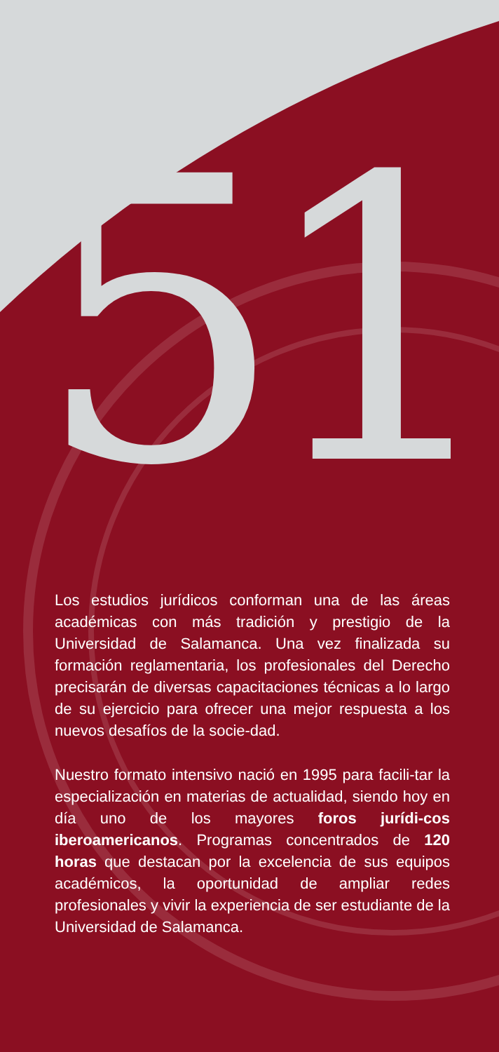51
Los estudios jurídicos conforman una de las áreas académicas con más tradición y prestigio de la Universidad de Salamanca. Una vez finalizada su formación reglamentaria, los profesionales del Derecho precisarán de diversas capacitaciones técnicas a lo largo de su ejercicio para ofrecer una mejor respuesta a los nuevos desafíos de la socie-dad.
Nuestro formato intensivo nació en 1995 para facili-tar la especialización en materias de actualidad, siendo hoy en día uno de los mayores foros jurídi-cos iberoamericanos. Programas concentrados de 120 horas que destacan por la excelencia de sus equipos académicos, la oportunidad de ampliar redes profesionales y vivir la experiencia de ser estudiante de la Universidad de Salamanca.